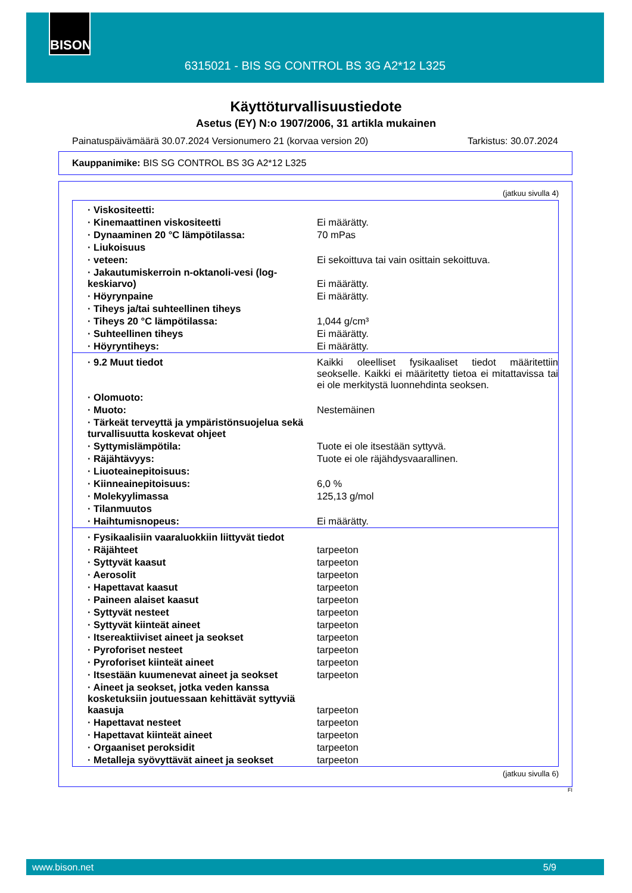BISON
6315021 - BIS SG CONTROL BS 3G A2*12 L325
Käyttöturvallisuustiedote
Asetus (EY) N:o 1907/2006, 31 artikla mukainen
Painatuspäivämäärä 30.07.2024 Versionumero 21 (korvaa version 20) Tarkistus: 30.07.2024
Kauppanimike: BIS SG CONTROL BS 3G A2*12 L325
(jatkuu sivulla 4)
| · Viskositeetti: | |
| · Kinemaattinen viskositeetti | Ei määrätty. |
| · Dynaaminen 20 °C lämpötilassa: | 70 mPas |
| · Liukoisuus | |
| · veteen: | Ei sekoittuva tai vain osittain sekoittuva. |
| · Jakautumiskerroin n-oktanoli-vesi (log-keskiarvo) | Ei määrätty. |
| · Höyrynpaine | Ei määrätty. |
| · Tiheys ja/tai suhteellinen tiheys | |
| · Tiheys 20 °C lämpötilassa: | 1,044 g/cm³ |
| · Suhteellinen tiheys | Ei määrätty. |
| · Höyryntiheys: | Ei määrätty. |
| · 9.2 Muut tiedot | Kaikki oleelliset fysikaaliset tiedot määritettiin seokselle. Kaikki ei määritetty tietoa ei mitattavissa tai ei ole merkitystä luonnehdinta seoksen. |
| · Olomuoto: | |
| · Muoto: | Nestemäinen |
| · Tärkeät terveyttä ja ympäristönsuojelua sekä turvallisuutta koskevat ohjeet | |
| · Syttymislämpötila: | Tuote ei ole itsestään syttyvä. |
| · Räjähtävyys: | Tuote ei ole räjähdysvaarallinen. |
| · Liuoteainepitoisuus: | |
| · Kiinneainepitoisuus: | 6,0 % |
| · Molekyylimassa | 125,13 g/mol |
| · Tilanmuutos | |
| · Haihtumisnopeus: | Ei määrätty. |
| · Fysikaalisiin vaaraluokkiin liittyvät tiedot | |
| · Räjähteet | tarpeeton |
| · Syttyvät kaasut | tarpeeton |
| · Aerosolit | tarpeeton |
| · Hapettavat kaasut | tarpeeton |
| · Paineen alaiset kaasut | tarpeeton |
| · Syttyvät nesteet | tarpeeton |
| · Syttyvät kiinteät aineet | tarpeeton |
| · Itsereaktiiviset aineet ja seokset | tarpeeton |
| · Pyroforiset nesteet | tarpeeton |
| · Pyroforiset kiinteät aineet | tarpeeton |
| · Itsestään kuumenevat aineet ja seokset | tarpeeton |
| · Aineet ja seokset, jotka veden kanssa kosketuksiin joutuessaan kehittävät syttyviä kaasuja | tarpeeton |
| · Hapettavat nesteet | tarpeeton |
| · Hapettavat kiinteät aineet | tarpeeton |
| · Orgaaniset peroksidit | tarpeeton |
| · Metalleja syövyttävät aineet ja seokset | tarpeeton |
(jatkuu sivulla 6)
FI
www.bison.net 5/9